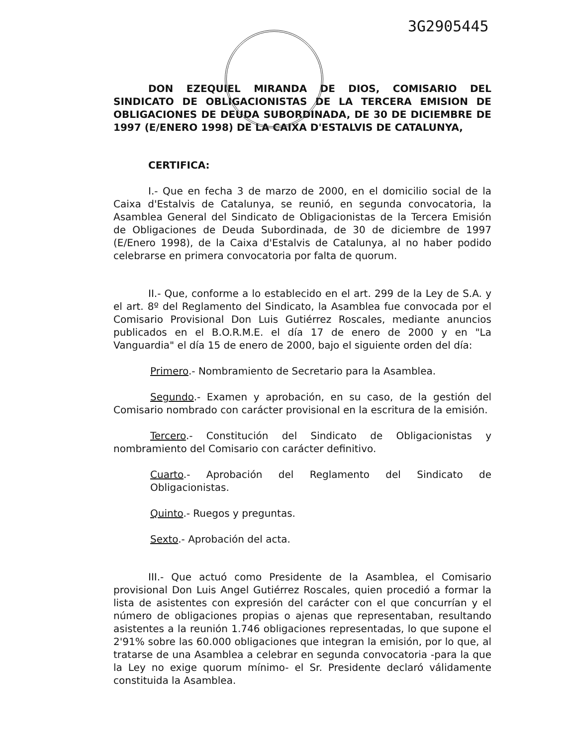3G2905445
DON EZEQUIEL MIRANDA DE DIOS, COMISARIO DEL SINDICATO DE OBLIGACIONISTAS DE LA TERCERA EMISION DE OBLIGACIONES DE DEUDA SUBORDINADA, DE 30 DE DICIEMBRE DE 1997 (E/ENERO 1998) DE LA CAIXA D'ESTALVIS DE CATALUNYA,
CERTIFICA:
I.- Que en fecha 3 de marzo de 2000, en el domicilio social de la Caixa d'Estalvis de Catalunya, se reunió, en segunda convocatoria, la Asamblea General del Sindicato de Obligacionistas de la Tercera Emisión de Obligaciones de Deuda Subordinada, de 30 de diciembre de 1997 (E/Enero 1998), de la Caixa d'Estalvis de Catalunya, al no haber podido celebrarse en primera convocatoria por falta de quorum.
II.- Que, conforme a lo establecido en el art. 299 de la Ley de S.A. y el art. 8º del Reglamento del Sindicato, la Asamblea fue convocada por el Comisario Provisional Don Luis Gutiérrez Roscales, mediante anuncios publicados en el B.O.R.M.E. el día 17 de enero de 2000 y en "La Vanguardia" el día 15 de enero de 2000, bajo el siguiente orden del día:
Primero.- Nombramiento de Secretario para la Asamblea.
Segundo.- Examen y aprobación, en su caso, de la gestión del Comisario nombrado con carácter provisional en la escritura de la emisión.
Tercero.- Constitución del Sindicato de Obligacionistas y nombramiento del Comisario con carácter definitivo.
Cuarto.- Aprobación del Reglamento del Sindicato de Obligacionistas.
Quinto.- Ruegos y preguntas.
Sexto.- Aprobación del acta.
III.- Que actuó como Presidente de la Asamblea, el Comisario provisional Don Luis Angel Gutiérrez Roscales, quien procedió a formar la lista de asistentes con expresión del carácter con el que concurrían y el número de obligaciones propias o ajenas que representaban, resultando asistentes a la reunión 1.746 obligaciones representadas, lo que supone el 2'91% sobre las 60.000 obligaciones que integran la emisión, por lo que, al tratarse de una Asamblea a celebrar en segunda convocatoria -para la que la Ley no exige quorum mínimo- el Sr. Presidente declaró válidamente constituida la Asamblea.